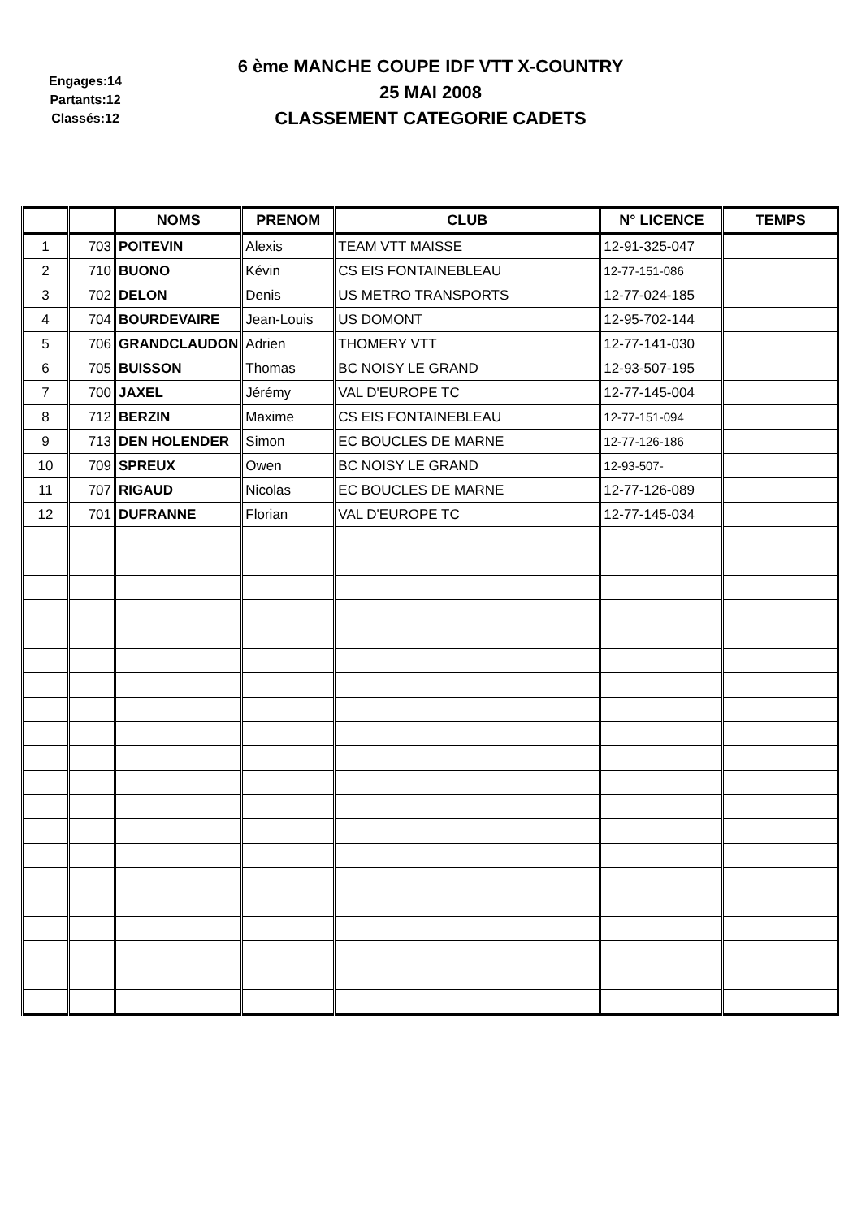Engages:14
Partants:12
Classés:12
6 ème MANCHE COUPE IDF VTT X-COUNTRY
25 MAI 2008
CLASSEMENT CATEGORIE CADETS
| | | NOMS | PRENOM | CLUB | N° LICENCE | TEMPS |
| --- | --- | --- | --- | --- | --- | --- |
| 1 | 703 | POITEVIN | Alexis | TEAM VTT MAISSE | 12-91-325-047 | |
| 2 | 710 | BUONO | Kévin | CS EIS FONTAINEBLEAU | 12-77-151-086 | |
| 3 | 702 | DELON | Denis | US METRO TRANSPORTS | 12-77-024-185 | |
| 4 | 704 | BOURDEVAIRE | Jean-Louis | US DOMONT | 12-95-702-144 | |
| 5 | 706 | GRANDCLAUDON | Adrien | THOMERY VTT | 12-77-141-030 | |
| 6 | 705 | BUISSON | Thomas | BC NOISY LE GRAND | 12-93-507-195 | |
| 7 | 700 | JAXEL | Jérémy | VAL D'EUROPE TC | 12-77-145-004 | |
| 8 | 712 | BERZIN | Maxime | CS EIS FONTAINEBLEAU | 12-77-151-094 | |
| 9 | 713 | DEN HOLENDER | Simon | EC BOUCLES DE MARNE | 12-77-126-186 | |
| 10 | 709 | SPREUX | Owen | BC NOISY LE GRAND | 12-93-507- | |
| 11 | 707 | RIGAUD | Nicolas | EC BOUCLES DE MARNE | 12-77-126-089 | |
| 12 | 701 | DUFRANNE | Florian | VAL D'EUROPE TC | 12-77-145-034 | |